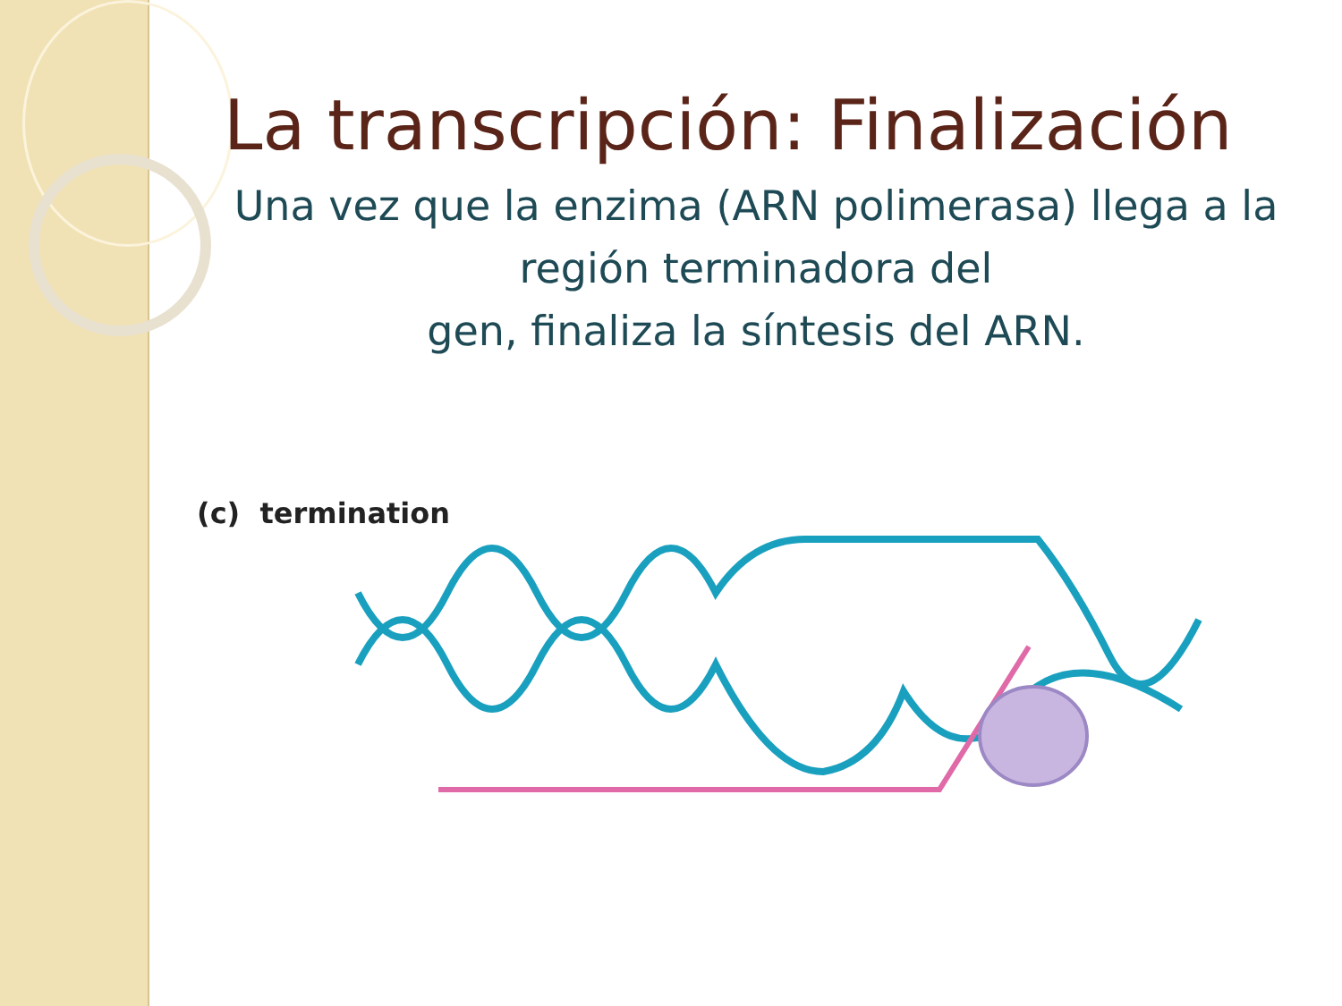La transcripción: Finalización
Una vez que la enzima (ARN polimerasa) llega a la región terminadora del
gen, finaliza la síntesis del ARN.
(c) termination